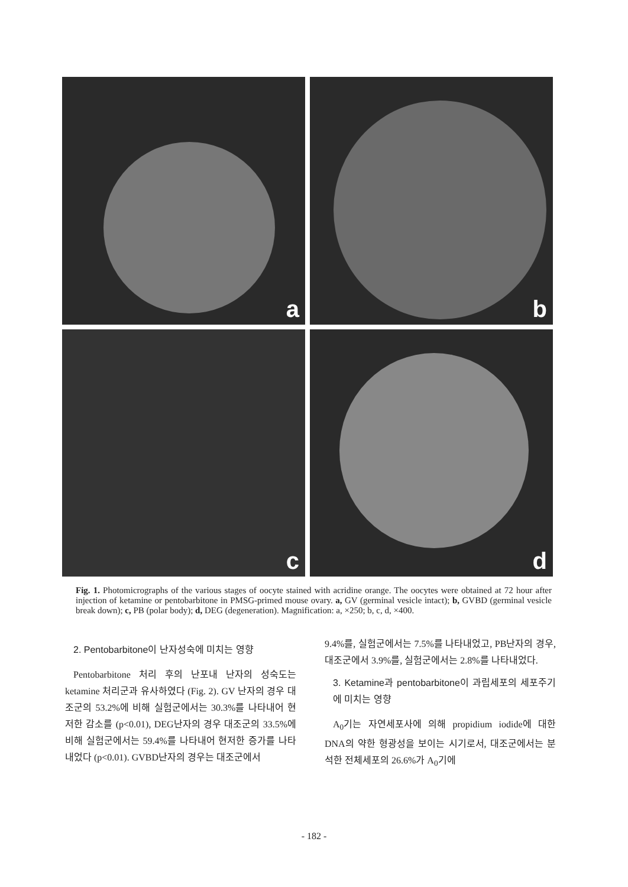a
b
c
d
Fig. 1. Photomicrographs of the various stages of oocyte stained with acridine orange. The oocytes were obtained at 72 hour after injection of ketamine or pentobarbitone in PMSG-primed mouse ovary. a, GV (germinal vesicle intact); b, GVBD (germinal vesicle break down); c, PB (polar body); d, DEG (degeneration). Magnification: a, ×250; b, c, d, ×400.
2. Pentobarbitone이 난자성숙에 미치는 영향
Pentobarbitone 처리 후의 난포내 난자의 성숙도는 ketamine 처리군과 유사하였다 (Fig. 2). GV 난자의 경우 대조군의 53.2%에 비해 실험군에서는 30.3%를 나타내어 현저한 감소를 (p<0.01), DEG난자의 경우 대조군의 33.5%에 비해 실험군에서는 59.4%를 나타내어 현저한 증가를 나타내었다 (p<0.01). GVBD난자의 경우는 대조군에서
9.4%를, 실험군에서는 7.5%를 나타내었고, PB난자의 경우, 대조군에서 3.9%를, 실험군에서는 2.8%를 나타내었다.
3. Ketamine과 pentobarbitone이 과립세포의 세포주기에 미치는 영향
A<sub>0</sub>기는 자연세포사에 의해 propidium iodide에 대한 DNA의 약한 형광성을 보이는 시기로서, 대조군에서는 분석한 전체세포의 26.6%가 A<sub>0</sub>기에
- 182 -